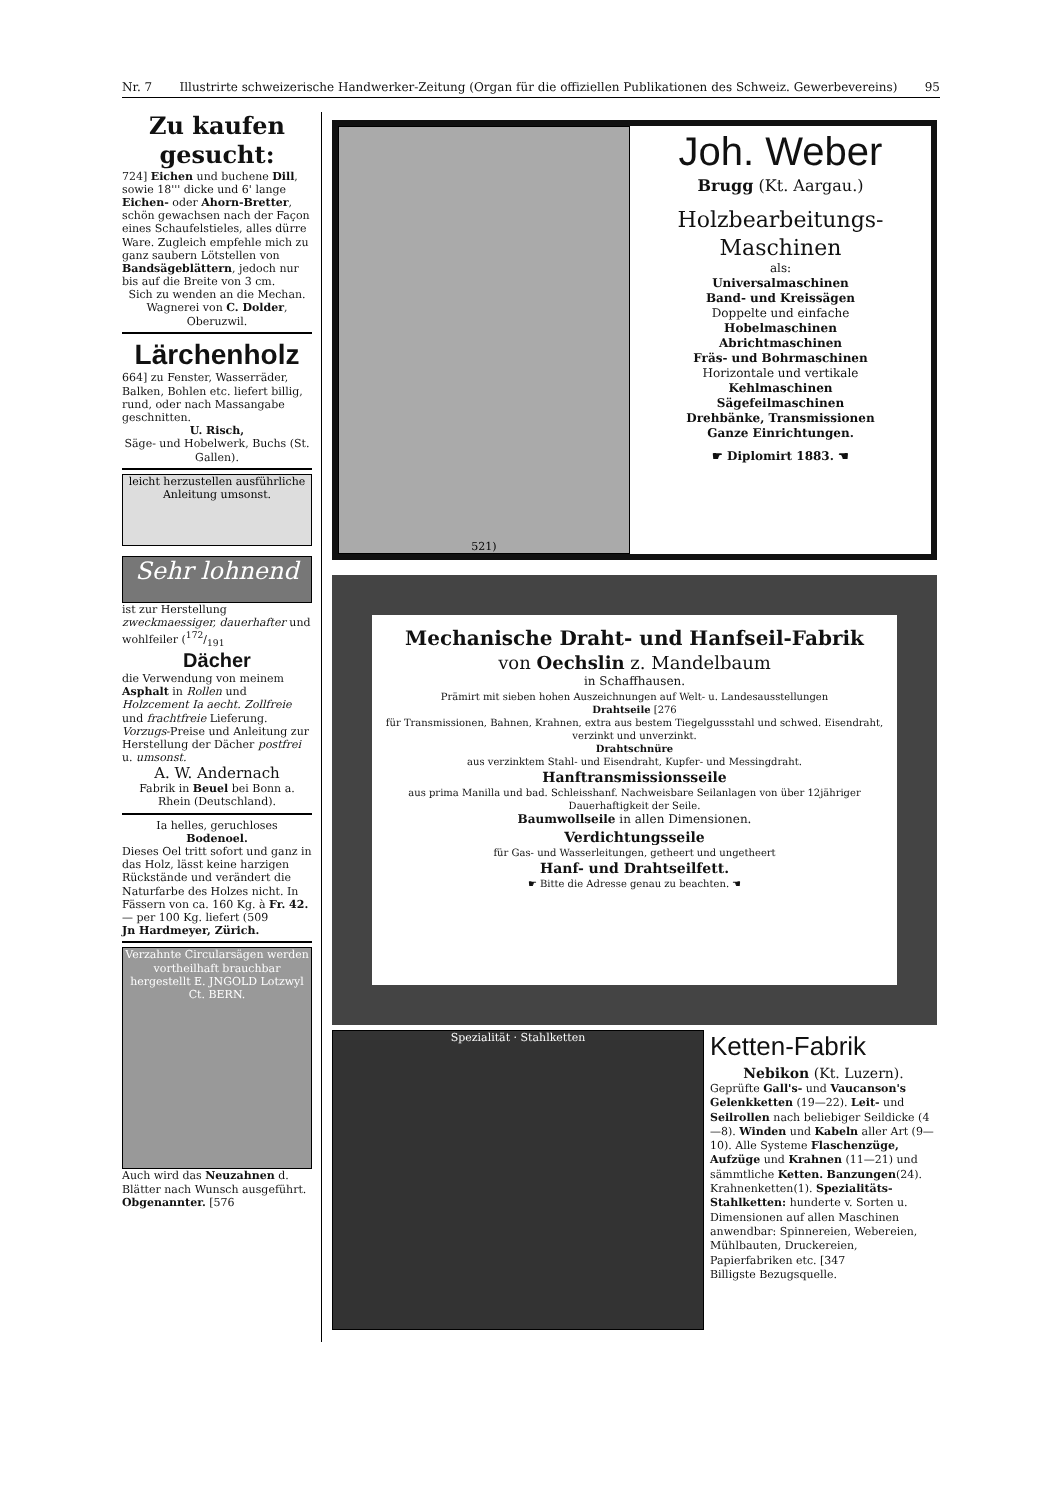Nr. 7 Illustrirte schweizerische Handwerker-Zeitung (Organ für die offiziellen Publikationen des Schweiz. Gewerbevereins) 95
Zu kaufen gesucht:
724] Eichen und buchene Dill, sowie 18''' dicke und 6' lange Eichen- oder Ahorn-Bretter, schön gewachsen nach der Façon eines Schaufelstieles, alles dürre Ware. Zugleich empfehle mich zu ganz saubern Lötstellen von Bandsägeblättern, jedoch nur bis auf die Breite von 3 cm.
Sich zu wenden an die Mechan. Wagnerei von C. Dolder, Oberuzwil.
Lärchenholz
664] zu Fenster, Wasserräder, Balken, Bohlen etc. liefert billig, rund, oder nach Massangabe geschnitten.
U. Risch,
Säge- und Hobelwerk, Buchs (St. Gallen).
leicht herzustellen ausführliche Anleitung umsonst.
Sehr lohnend
ist zur Herstellung zweckmaessiger, dauerhafter und wohlfeiler (172/191
Dächer
die Verwendung von meinem Asphalt in Rollen und Holzcement Ia aecht. Zollfreie und frachtfreie Lieferung. Vorzugs-Preise und Anleitung zur Herstellung der Dächer postfrei u. umsonst.
A. W. Andernach
Fabrik in Beuel bei Bonn a. Rhein (Deutschland).
Ia helles, geruchloses
Bodenoel.
Dieses Oel tritt sofort und ganz in das Holz, lässt keine harzigen Rückstände und verändert die Naturfarbe des Holzes nicht. In Fässern von ca. 160 Kg. à Fr. 42.— per 100 Kg. liefert (509
Jn Hardmeyer, Zürich.
Verzahnte Circularsägen werden vortheilhaft brauchbar hergestellt E. JNGOLD Lotzwyl Ct. BERN.
Auch wird das Neuzahnen d. Blätter nach Wunsch ausgeführt. Obgenannter. [576
521)
Joh. Weber
Brugg (Kt. Aargau.)
Holzbearbeitungs-
Maschinen
als:
Universalmaschinen
Band- und Kreissägen
Doppelte und einfache
Hobelmaschinen
Abrichtmaschinen
Fräs- und Bohrmaschinen
Horizontale und vertikale
Kehlmaschinen
Sägefeilmaschinen
Drehbänke, Transmissionen
Ganze Einrichtungen.
☛ Diplomirt 1883. ☚
Mechanische Draht- und Hanfseil-Fabrik
von Oechslin z. Mandelbaum
in Schaffhausen.
Prämirt mit sieben hohen Auszeichnungen auf Welt- u. Landesausstellungen
Drahtseile [276
für Transmissionen, Bahnen, Krahnen, extra aus bestem Tiegelgussstahl und schwed. Eisendraht, verzinkt und unverzinkt.
Drahtschnüre
aus verzinktem Stahl- und Eisendraht, Kupfer- und Messingdraht.
Hanftransmissionsseile
aus prima Manilla und bad. Schleisshanf. Nachweisbare Seilanlagen von über 12jähriger Dauerhaftigkeit der Seile.
Baumwollseile in allen Dimensionen.
Verdichtungsseile
für Gas- und Wasserleitungen, getheert und ungetheert
Hanf- und Drahtseilfett.
☛ Bitte die Adresse genau zu beachten. ☚
Spezialität · Stahlketten
Ketten-Fabrik
Nebikon (Kt. Luzern).
Geprüfte Gall's- und Vaucanson's Gelenkketten (19—22). Leit- und Seilrollen nach beliebiger Seildicke (4—8). Winden und Kabeln aller Art (9—10). Alle Systeme Flaschenzüge, Aufzüge und Krahnen (11—21) und sämmtliche Ketten. Banzungen(24). Krahnenketten(1). Spezialitäts-Stahlketten: hunderte v. Sorten u. Dimensionen auf allen Maschinen anwendbar: Spinnereien, Webereien, Mühlbauten, Druckereien, Papierfabriken etc. [347
Billigste Bezugsquelle.